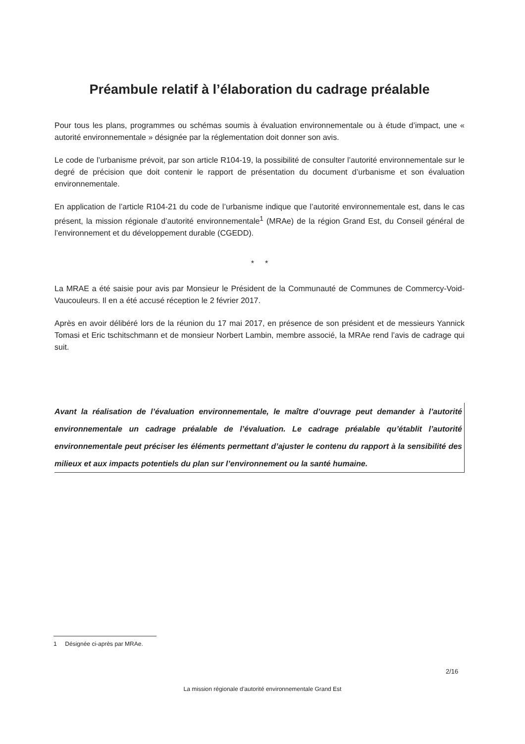Préambule relatif à l’élaboration du cadrage préalable
Pour tous les plans, programmes ou schémas soumis à évaluation environnementale ou à étude d’impact, une « autorité environnementale » désignée par la réglementation doit donner son avis.
Le code de l’urbanisme prévoit, par son article R104-19, la possibilité de consulter l’autorité environnementale sur le degré de précision que doit contenir le rapport de présentation du document d’urbanisme et son évaluation environnementale.
En application de l’article R104-21 du code de l’urbanisme indique que l’autorité environnementale est, dans le cas présent, la mission régionale d’autorité environnementale<sup>1</sup> (MRAe) de la région Grand Est, du Conseil général de l’environnement et du développement durable (CGEDD).
* *
La MRAE a été saisie pour avis par Monsieur le Président de la Communauté de Communes de Commercy-Void-Vaucouleurs. Il en a été accusé réception le 2 février 2017.
Après en avoir délibéré lors de la réunion du 17 mai 2017, en présence de son président et de messieurs Yannick Tomasi et Eric tschitschmann et de monsieur Norbert Lambin, membre associé, la MRAe rend l’avis de cadrage qui suit.
Avant la réalisation de l’évaluation environnementale, le maître d’ouvrage peut demander à l’autorité environnementale un cadrage préalable de l’évaluation. Le cadrage préalable qu’établit l’autorité environnementale peut préciser les éléments permettant d’ajuster le contenu du rapport à la sensibilité des milieux et aux impacts potentiels du plan sur l’environnement ou la santé humaine.
1 Désignée ci-après par MRAe.
2/16
La mission régionale d’autorité environnementale Grand Est